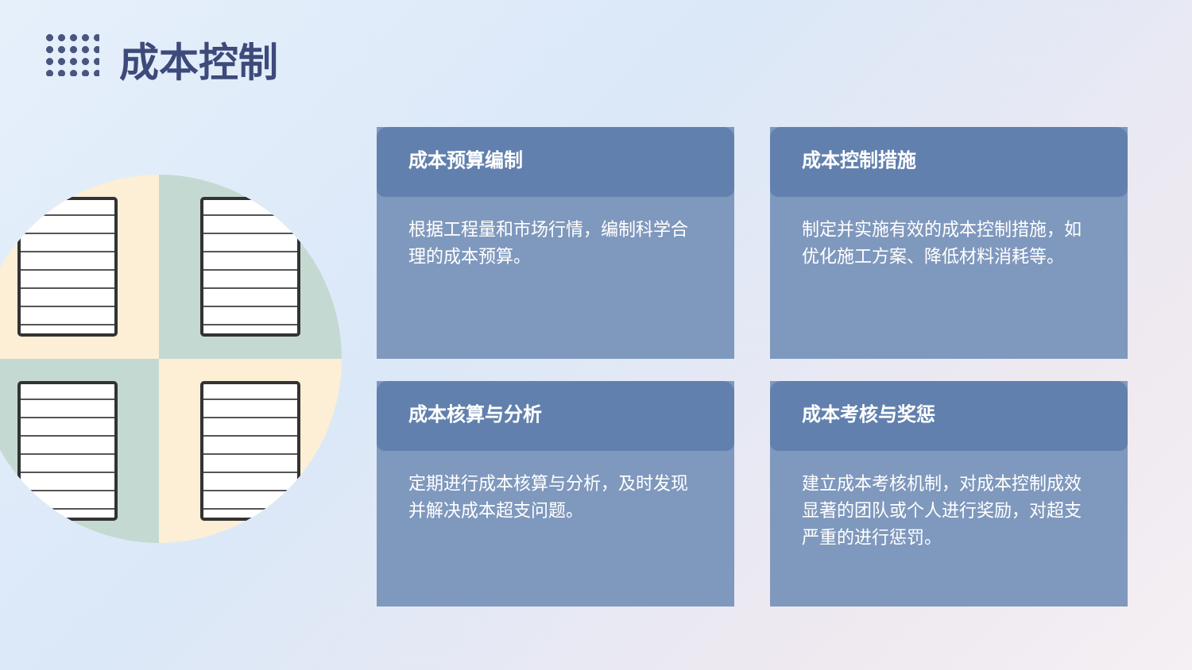成本控制
成本预算编制
根据工程量和市场行情，编制科学合理的成本预算。
成本控制措施
制定并实施有效的成本控制措施，如优化施工方案、降低材料消耗等。
成本核算与分析
定期进行成本核算与分析，及时发现并解决成本超支问题。
成本考核与奖惩
建立成本考核机制，对成本控制成效显著的团队或个人进行奖励，对超支严重的进行惩罚。